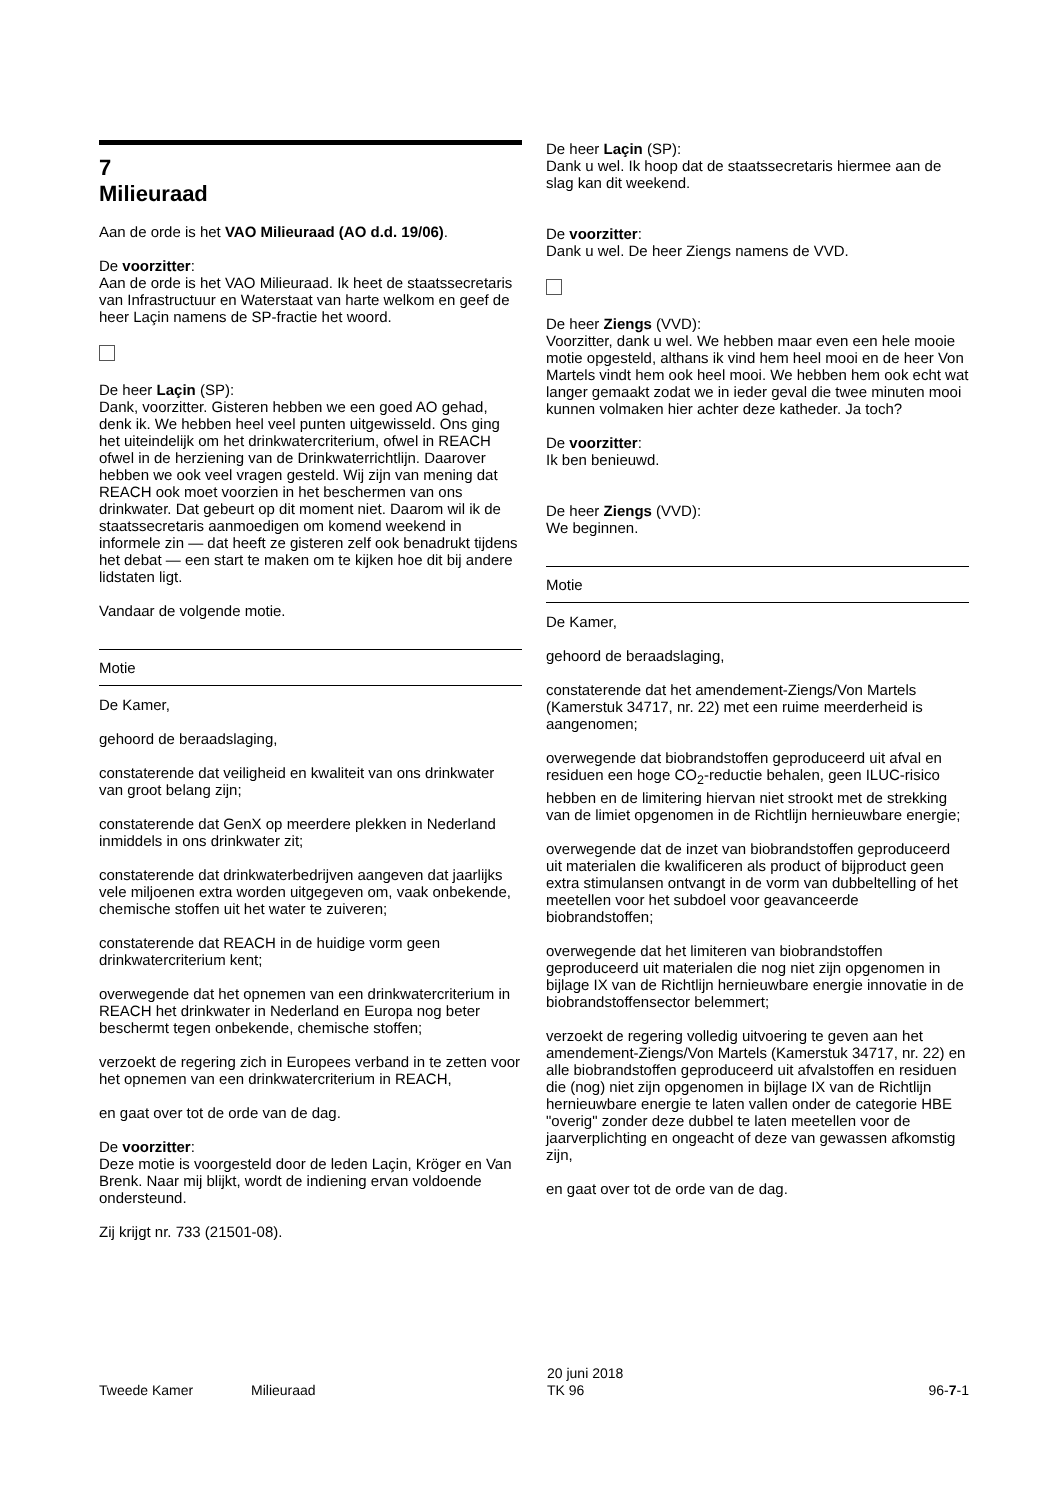7
Milieuraad
Aan de orde is het VAO Milieuraad (AO d.d. 19/06).
De voorzitter:
Aan de orde is het VAO Milieuraad. Ik heet de staatssecretaris van Infrastructuur en Waterstaat van harte welkom en geef de heer Laçin namens de SP-fractie het woord.
De heer Laçin (SP):
Dank, voorzitter. Gisteren hebben we een goed AO gehad, denk ik. We hebben heel veel punten uitgewisseld. Ons ging het uiteindelijk om het drinkwatercriterium, ofwel in REACH ofwel in de herziening van de Drinkwaterrichtlijn. Daarover hebben we ook veel vragen gesteld. Wij zijn van mening dat REACH ook moet voorzien in het beschermen van ons drinkwater. Dat gebeurt op dit moment niet. Daarom wil ik de staatssecretaris aanmoedigen om komend weekend in informele zin — dat heeft ze gisteren zelf ook benadrukt tijdens het debat — een start te maken om te kijken hoe dit bij andere lidstaten ligt.
Vandaar de volgende motie.
Motie
De Kamer,
gehoord de beraadslaging,
constaterende dat veiligheid en kwaliteit van ons drinkwater van groot belang zijn;
constaterende dat GenX op meerdere plekken in Nederland inmiddels in ons drinkwater zit;
constaterende dat drinkwaterbedrijven aangeven dat jaarlijks vele miljoenen extra worden uitgegeven om, vaak onbekende, chemische stoffen uit het water te zuiveren;
constaterende dat REACH in de huidige vorm geen drinkwatercriterium kent;
overwegende dat het opnemen van een drinkwatercriterium in REACH het drinkwater in Nederland en Europa nog beter beschermt tegen onbekende, chemische stoffen;
verzoekt de regering zich in Europees verband in te zetten voor het opnemen van een drinkwatercriterium in REACH,
en gaat over tot de orde van de dag.
De voorzitter:
Deze motie is voorgesteld door de leden Laçin, Kröger en Van Brenk. Naar mij blijkt, wordt de indiening ervan voldoende ondersteund.
Zij krijgt nr. 733 (21501-08).
De heer Laçin (SP):
Dank u wel. Ik hoop dat de staatssecretaris hiermee aan de slag kan dit weekend.
De voorzitter:
Dank u wel. De heer Ziengs namens de VVD.
De heer Ziengs (VVD):
Voorzitter, dank u wel. We hebben maar even een hele mooie motie opgesteld, althans ik vind hem heel mooi en de heer Von Martels vindt hem ook heel mooi. We hebben hem ook echt wat langer gemaakt zodat we in ieder geval die twee minuten mooi kunnen volmaken hier achter deze katheder. Ja toch?
De voorzitter:
Ik ben benieuwd.
De heer Ziengs (VVD):
We beginnen.
Motie
De Kamer,
gehoord de beraadslaging,
constaterende dat het amendement-Ziengs/Von Martels (Kamerstuk 34717, nr. 22) met een ruime meerderheid is aangenomen;
overwegende dat biobrandstoffen geproduceerd uit afval en residuen een hoge CO<sub>2</sub>-reductie behalen, geen ILUC-risico hebben en de limitering hiervan niet strookt met de strekking van de limiet opgenomen in de Richtlijn hernieuwbare energie;
overwegende dat de inzet van biobrandstoffen geproduceerd uit materialen die kwalificeren als product of bijproduct geen extra stimulansen ontvangt in de vorm van dubbeltelling of het meetellen voor het subdoel voor geavanceerde biobrandstoffen;
overwegende dat het limiteren van biobrandstoffen geproduceerd uit materialen die nog niet zijn opgenomen in bijlage IX van de Richtlijn hernieuwbare energie innovatie in de biobrandstoffensector belemmert;
verzoekt de regering volledig uitvoering te geven aan het amendement-Ziengs/Von Martels (Kamerstuk 34717, nr. 22) en alle biobrandstoffen geproduceerd uit afvalstoffen en residuen die (nog) niet zijn opgenomen in bijlage IX van de Richtlijn hernieuwbare energie te laten vallen onder de categorie HBE "overig" zonder deze dubbel te laten meetellen voor de jaarverplichting en ongeacht of deze van gewassen afkomstig zijn,
en gaat over tot de orde van de dag.
Tweede Kamer Milieuraad
20 juni 2018
TK 96
96-7-1